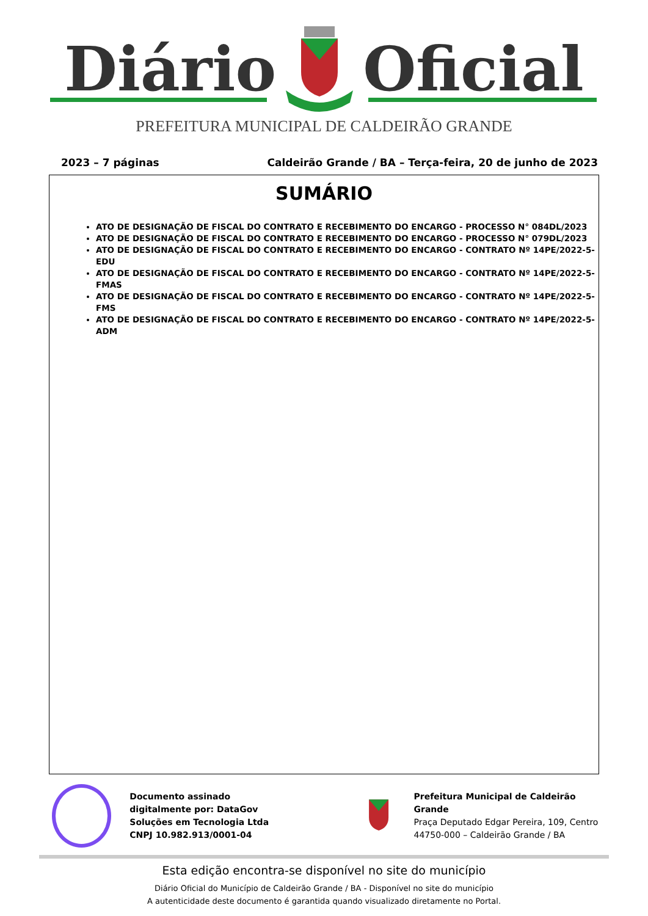Diário Oficial
PREFEITURA MUNICIPAL DE CALDEIRÃO GRANDE
2023 – 7 páginas Caldeirão Grande / BA – Terça-feira, 20 de junho de 2023
SUMÁRIO
ATO DE DESIGNAÇÃO DE FISCAL DO CONTRATO E RECEBIMENTO DO ENCARGO - PROCESSO N° 084DL/2023
ATO DE DESIGNAÇÃO DE FISCAL DO CONTRATO E RECEBIMENTO DO ENCARGO - PROCESSO N° 079DL/2023
ATO DE DESIGNAÇÃO DE FISCAL DO CONTRATO E RECEBIMENTO DO ENCARGO - CONTRATO Nº 14PE/2022-5-EDU
ATO DE DESIGNAÇÃO DE FISCAL DO CONTRATO E RECEBIMENTO DO ENCARGO - CONTRATO Nº 14PE/2022-5-FMAS
ATO DE DESIGNAÇÃO DE FISCAL DO CONTRATO E RECEBIMENTO DO ENCARGO - CONTRATO Nº 14PE/2022-5-FMS
ATO DE DESIGNAÇÃO DE FISCAL DO CONTRATO E RECEBIMENTO DO ENCARGO - CONTRATO Nº 14PE/2022-5-ADM
Documento assinado
digitalmente por: DataGov
Soluções em Tecnologia Ltda
CNPJ 10.982.913/0001-04
Prefeitura Municipal de Caldeirão Grande
Praça Deputado Edgar Pereira, 109, Centro
44750-000 – Caldeirão Grande / BA
Esta edição encontra-se disponível no site do município
Diário Oficial do Município de Caldeirão Grande / BA - Disponível no site do município
A autenticidade deste documento é garantida quando visualizado diretamente no Portal.